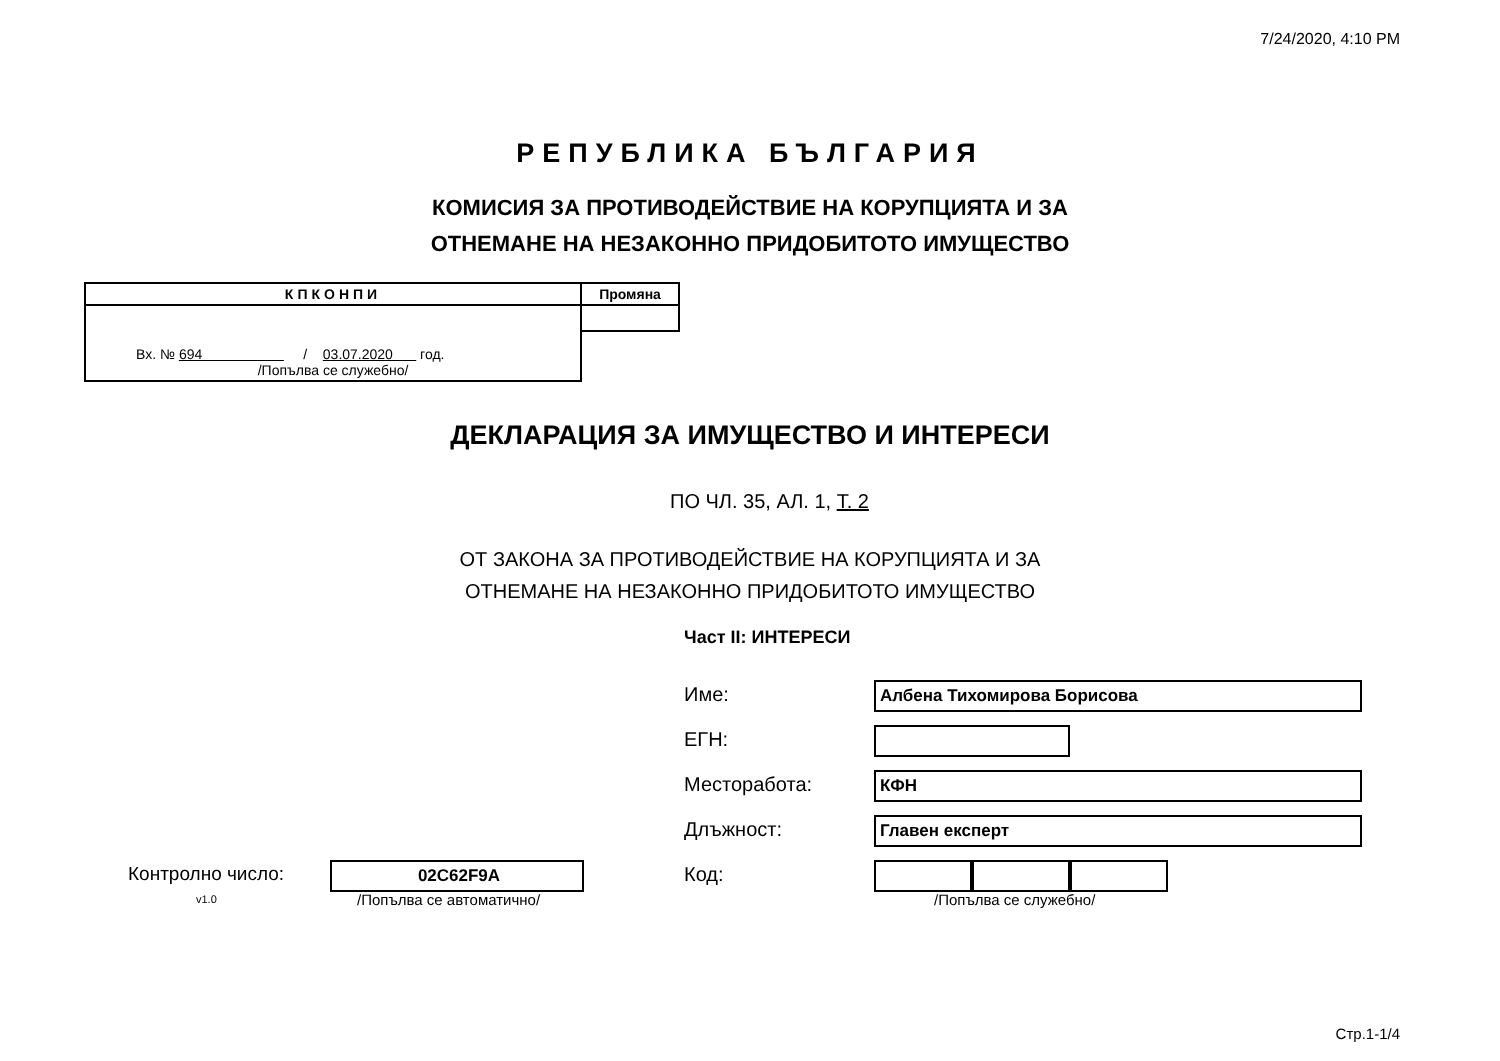7/24/2020, 4:10 PM
РЕПУБЛИКА БЪЛГАРИЯ
КОМИСИЯ ЗА ПРОТИВОДЕЙСТВИЕ НА КОРУПЦИЯТА И ЗА
ОТНЕМАНЕ НА НЕЗАКОННО ПРИДОБИТОТО ИМУЩЕСТВО
| КПКОНПИ | Промяна |
| Вх. № 694 / 03.07.2020 год. /Попълва се служебно/ | |
ДЕКЛАРАЦИЯ ЗА ИМУЩЕСТВО И ИНТЕРЕСИ
ПО ЧЛ. 35, АЛ. 1, Т. 2
ОТ ЗАКОНА ЗА ПРОТИВОДЕЙСТВИЕ НА КОРУПЦИЯТА И ЗА
ОТНЕМАНЕ НА НЕЗАКОННО ПРИДОБИТОТО ИМУЩЕСТВО
Част II: ИНТЕРЕСИ
Име: Албена Тихомирова Борисова
ЕГН:
Месторабота: КФН
Длъжност: Главен експерт
Контролно число:
v1.0
02C62F9A
/Попълва се автоматично/
Код:
/Попълва се служебно/
Стр.1-1/4